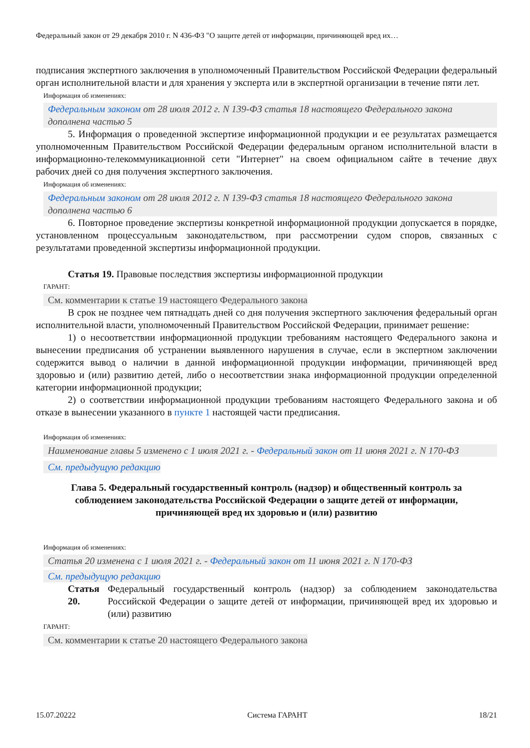Федеральный закон от 29 декабря 2010 г. N 436-ФЗ "О защите детей от информации, причиняющей вред их…
подписания экспертного заключения в уполномоченный Правительством Российской Федерации федеральный орган исполнительной власти и для хранения у эксперта или в экспертной организации в течение пяти лет.
Информация об изменениях:
Федеральным законом от 28 июля 2012 г. N 139-ФЗ статья 18 настоящего Федерального закона дополнена частью 5
5. Информация о проведенной экспертизе информационной продукции и ее результатах размещается уполномоченным Правительством Российской Федерации федеральным органом исполнительной власти в информационно-телекоммуникационной сети "Интернет" на своем официальном сайте в течение двух рабочих дней со дня получения экспертного заключения.
Информация об изменениях:
Федеральным законом от 28 июля 2012 г. N 139-ФЗ статья 18 настоящего Федерального закона дополнена частью 6
6. Повторное проведение экспертизы конкретной информационной продукции допускается в порядке, установленном процессуальным законодательством, при рассмотрении судом споров, связанных с результатами проведенной экспертизы информационной продукции.
Статья 19. Правовые последствия экспертизы информационной продукции
ГАРАНТ:
См. комментарии к статье 19 настоящего Федерального закона
В срок не позднее чем пятнадцать дней со дня получения экспертного заключения федеральный орган исполнительной власти, уполномоченный Правительством Российской Федерации, принимает решение:
1) о несоответствии информационной продукции требованиям настоящего Федерального закона и вынесении предписания об устранении выявленного нарушения в случае, если в экспертном заключении содержится вывод о наличии в данной информационной продукции информации, причиняющей вред здоровью и (или) развитию детей, либо о несоответствии знака информационной продукции определенной категории информационной продукции;
2) о соответствии информационной продукции требованиям настоящего Федерального закона и об отказе в вынесении указанного в пункте 1 настоящей части предписания.
Информация об изменениях:
Наименование главы 5 изменено с 1 июля 2021 г. - Федеральный закон от 11 июня 2021 г. N 170-ФЗ
См. предыдущую редакцию
Глава 5. Федеральный государственный контроль (надзор) и общественный контроль за соблюдением законодательства Российской Федерации о защите детей от информации, причиняющей вред их здоровью и (или) развитию
Информация об изменениях:
Статья 20 изменена с 1 июля 2021 г. - Федеральный закон от 11 июня 2021 г. N 170-ФЗ
См. предыдущую редакцию
Статья 20.
Федеральный государственный контроль (надзор) за соблюдением законодательства Российской Федерации о защите детей от информации, причиняющей вред их здоровью и (или) развитию
ГАРАНТ:
См. комментарии к статье 20 настоящего Федерального закона
15.07.20222 Система ГАРАНТ 18/21